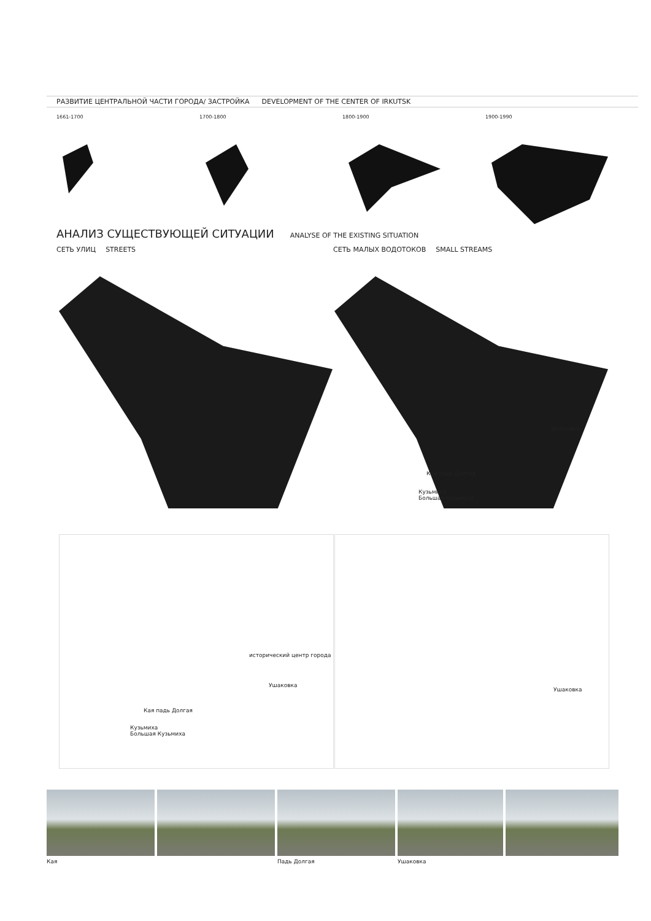РАЗВИТИЕ ЦЕНТРАЛЬНОЙ ЧАСТИ ГОРОДА/ ЗАСТРОЙКА DEVELOPMENT OF THE CENTER OF IRKUTSK
1661-1700 1700-1800 1800-1900 1900-1990
АНАЛИЗ СУЩЕСТВУЮЩЕЙ СИТУАЦИИ ANALYSE OF THE EXISTING SITUATION
СЕТЬ УЛИЦ STREETS
СЕТЬ МАЛЫХ ВОДОТОКОВ SMALL STREAMS
Ушаковка
Кая падь Долгая
Кузьмиха
Большая Кузьмиха
исторический центр города
Ушаковка
Кая падь Долгая
Кузьмиха
Большая Кузьмиха
Ушаковка
Кая Падь Долгая Ушаковка